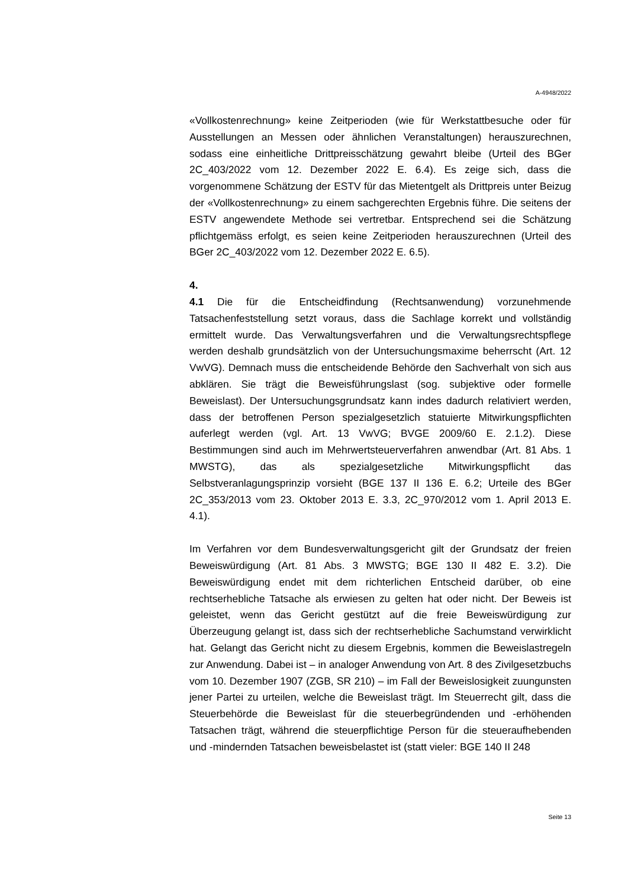A-4948/2022
«Vollkostenrechnung» keine Zeitperioden (wie für Werkstattbesuche oder für Ausstellungen an Messen oder ähnlichen Veranstaltungen) herauszurechnen, sodass eine einheitliche Drittpreisschätzung gewahrt bleibe (Urteil des BGer 2C_403/2022 vom 12. Dezember 2022 E. 6.4). Es zeige sich, dass die vorgenommene Schätzung der ESTV für das Mietentgelt als Drittpreis unter Beizug der «Vollkostenrechnung» zu einem sachgerechten Ergebnis führe. Die seitens der ESTV angewendete Methode sei vertretbar. Entsprechend sei die Schätzung pflichtgemäss erfolgt, es seien keine Zeitperioden herauszurechnen (Urteil des BGer 2C_403/2022 vom 12. Dezember 2022 E. 6.5).
4.
4.1 Die für die Entscheidfindung (Rechtsanwendung) vorzunehmende Tatsachenfeststellung setzt voraus, dass die Sachlage korrekt und vollständig ermittelt wurde. Das Verwaltungsverfahren und die Verwaltungsrechtspflege werden deshalb grundsätzlich von der Untersuchungsmaxime beherrscht (Art. 12 VwVG). Demnach muss die entscheidende Behörde den Sachverhalt von sich aus abklären. Sie trägt die Beweisführungslast (sog. subjektive oder formelle Beweislast). Der Untersuchungsgrundsatz kann indes dadurch relativiert werden, dass der betroffenen Person spezialgesetzlich statuierte Mitwirkungspflichten auferlegt werden (vgl. Art. 13 VwVG; BVGE 2009/60 E. 2.1.2). Diese Bestimmungen sind auch im Mehrwertsteuerverfahren anwendbar (Art. 81 Abs. 1 MWSTG), das als spezialgesetzliche Mitwirkungspflicht das Selbstveranlagungsprinzip vorsieht (BGE 137 II 136 E. 6.2; Urteile des BGer 2C_353/2013 vom 23. Oktober 2013 E. 3.3, 2C_970/2012 vom 1. April 2013 E. 4.1).
Im Verfahren vor dem Bundesverwaltungsgericht gilt der Grundsatz der freien Beweiswürdigung (Art. 81 Abs. 3 MWSTG; BGE 130 II 482 E. 3.2). Die Beweiswürdigung endet mit dem richterlichen Entscheid darüber, ob eine rechtserhebliche Tatsache als erwiesen zu gelten hat oder nicht. Der Beweis ist geleistet, wenn das Gericht gestützt auf die freie Beweiswürdigung zur Überzeugung gelangt ist, dass sich der rechtserhebliche Sachumstand verwirklicht hat. Gelangt das Gericht nicht zu diesem Ergebnis, kommen die Beweislastregeln zur Anwendung. Dabei ist – in analoger Anwendung von Art. 8 des Zivilgesetzbuchs vom 10. Dezember 1907 (ZGB, SR 210) – im Fall der Beweislosigkeit zuungunsten jener Partei zu urteilen, welche die Beweislast trägt. Im Steuerrecht gilt, dass die Steuerbehörde die Beweislast für die steuerbegründenden und -erhöhenden Tatsachen trägt, während die steuerpflichtige Person für die steueraufhebenden und -mindernden Tatsachen beweisbelastet ist (statt vieler: BGE 140 II 248
Seite 13